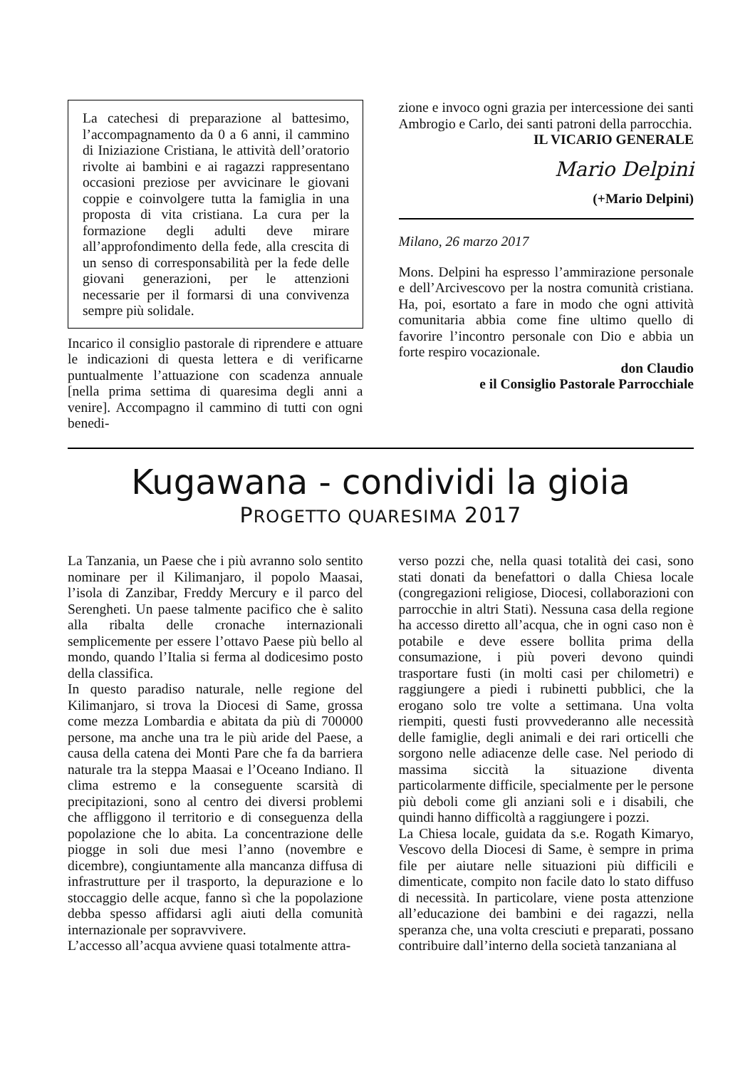La catechesi di preparazione al battesimo, l’accompagnamento da 0 a 6 anni, il cammino di Iniziazione Cristiana, le attività dell’oratorio rivolte ai bambini e ai ragazzi rappresentano occasioni preziose per avvicinare le giovani coppie e coinvolgere tutta la famiglia in una proposta di vita cristiana. La cura per la formazione degli adulti deve mirare all’approfondimento della fede, alla crescita di un senso di corresponsabilità per la fede delle giovani generazioni, per le attenzioni necessarie per il formarsi di una convivenza sempre più solidale.
Incarico il consiglio pastorale di riprendere e attuare le indicazioni di questa lettera e di verificarne puntualmente l’attuazione con scadenza annuale [nella prima settima di quaresima degli anni a venire]. Accompagno il cammino di tutti con ogni benedi-
zione e invoco ogni grazia per intercessione dei santi Ambrogio e Carlo, dei santi patroni della parrocchia.
IL VICARIO GENERALE
Mario Delpini
(+Mario Delpini)
Milano, 26 marzo 2017
Mons. Delpini ha espresso l’ammirazione personale e dell’Arcivescovo per la nostra comunità cristiana. Ha, poi, esortato a fare in modo che ogni attività comunitaria abbia come fine ultimo quello di favorire l’incontro personale con Dio e abbia un forte respiro vocazionale.
don Claudio
e il Consiglio Pastorale Parrocchiale
Kugawana - condividi la gioia
PROGETTO QUARESIMA 2017
La Tanzania, un Paese che i più avranno solo sentito nominare per il Kilimanjaro, il popolo Maasai, l’isola di Zanzibar, Freddy Mercury e il parco del Serengheti. Un paese talmente pacifico che è salito alla ribalta delle cronache internazionali semplicemente per essere l’ottavo Paese più bello al mondo, quando l’Italia si ferma al dodicesimo posto della classifica.
In questo paradiso naturale, nelle regione del Kilimanjaro, si trova la Diocesi di Same, grossa come mezza Lombardia e abitata da più di 700000 persone, ma anche una tra le più aride del Paese, a causa della catena dei Monti Pare che fa da barriera naturale tra la steppa Maasai e l’Oceano Indiano. Il clima estremo e la conseguente scarsità di precipitazioni, sono al centro dei diversi problemi che affliggono il territorio e di conseguenza della popolazione che lo abita. La concentrazione delle piogge in soli due mesi l’anno (novembre e dicembre), congiuntamente alla mancanza diffusa di infrastrutture per il trasporto, la depurazione e lo stoccaggio delle acque, fanno sì che la popolazione debba spesso affidarsi agli aiuti della comunità internazionale per sopravvivere.
L’accesso all’acqua avviene quasi totalmente attra-
verso pozzi che, nella quasi totalità dei casi, sono stati donati da benefattori o dalla Chiesa locale (congregazioni religiose, Diocesi, collaborazioni con parrocchie in altri Stati). Nessuna casa della regione ha accesso diretto all’acqua, che in ogni caso non è potabile e deve essere bollita prima della consumazione, i più poveri devono quindi trasportare fusti (in molti casi per chilometri) e raggiungere a piedi i rubinetti pubblici, che la erogano solo tre volte a settimana. Una volta riempiti, questi fusti provvederanno alle necessità delle famiglie, degli animali e dei rari orticelli che sorgono nelle adiacenze delle case. Nel periodo di massima siccità la situazione diventa particolarmente difficile, specialmente per le persone più deboli come gli anziani soli e i disabili, che quindi hanno difficoltà a raggiungere i pozzi.
La Chiesa locale, guidata da s.e. Rogath Kimaryo, Vescovo della Diocesi di Same, è sempre in prima file per aiutare nelle situazioni più difficili e dimenticate, compito non facile dato lo stato diffuso di necessità. In particolare, viene posta attenzione all’educazione dei bambini e dei ragazzi, nella speranza che, una volta cresciuti e preparati, possano contribuire dall’interno della società tanzaniana al